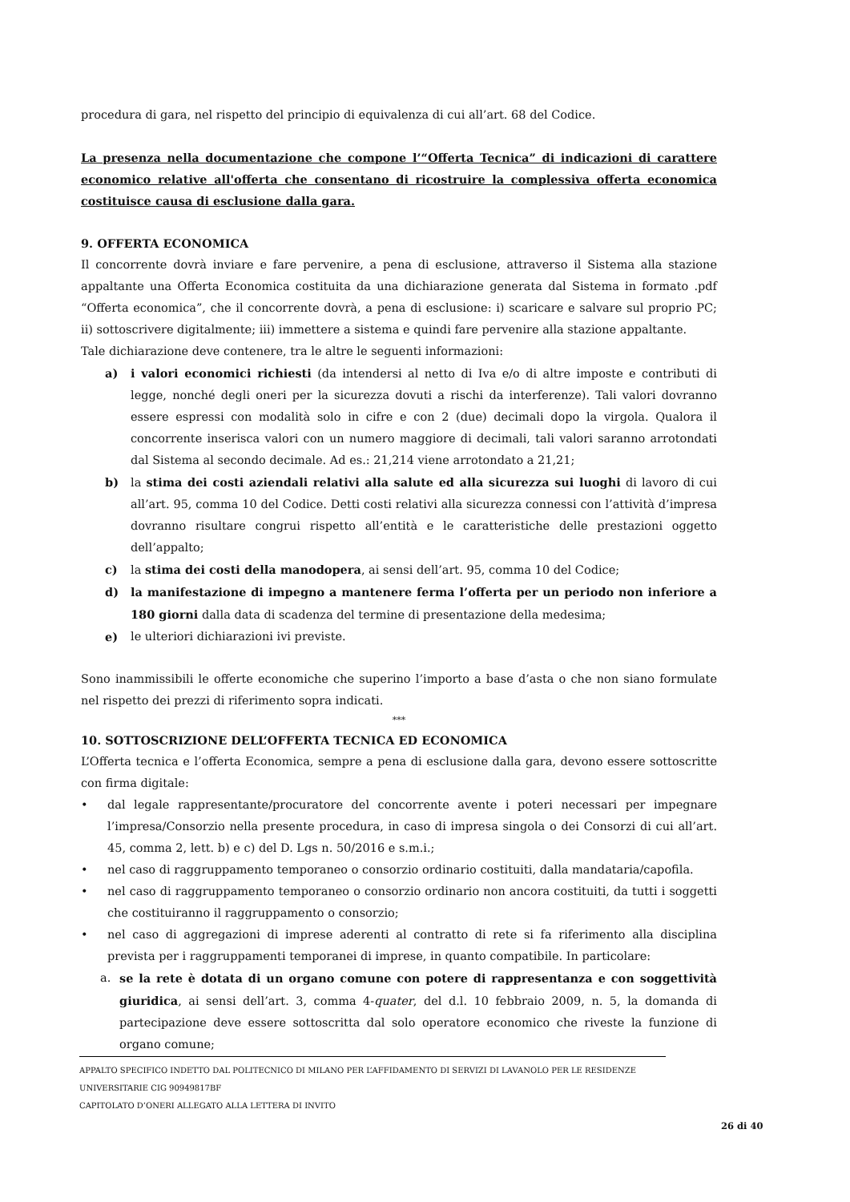procedura di gara, nel rispetto del principio di equivalenza di cui all’art. 68 del Codice.
La presenza nella documentazione che compone l’“Offerta Tecnica” di indicazioni di carattere economico relative all'offerta che consentano di ricostruire la complessiva offerta economica costituisce causa di esclusione dalla gara.
9. OFFERTA ECONOMICA
Il concorrente dovrà inviare e fare pervenire, a pena di esclusione, attraverso il Sistema alla stazione appaltante una Offerta Economica costituita da una dichiarazione generata dal Sistema in formato .pdf “Offerta economica”, che il concorrente dovrà, a pena di esclusione: i) scaricare e salvare sul proprio PC; ii) sottoscrivere digitalmente; iii) immettere a sistema e quindi fare pervenire alla stazione appaltante.
Tale dichiarazione deve contenere, tra le altre le seguenti informazioni:
a) i valori economici richiesti (da intendersi al netto di Iva e/o di altre imposte e contributi di legge, nonché degli oneri per la sicurezza dovuti a rischi da interferenze). Tali valori dovranno essere espressi con modalità solo in cifre e con 2 (due) decimali dopo la virgola. Qualora il concorrente inserisca valori con un numero maggiore di decimali, tali valori saranno arrotondati dal Sistema al secondo decimale. Ad es.: 21,214 viene arrotondato a 21,21;
b) la stima dei costi aziendali relativi alla salute ed alla sicurezza sui luoghi di lavoro di cui all’art. 95, comma 10 del Codice. Detti costi relativi alla sicurezza connessi con l’attività d’impresa dovranno risultare congrui rispetto all’entità e le caratteristiche delle prestazioni oggetto dell’appalto;
c) la stima dei costi della manodopera, ai sensi dell’art. 95, comma 10 del Codice;
d) la manifestazione di impegno a mantenere ferma l’offerta per un periodo non inferiore a 180 giorni dalla data di scadenza del termine di presentazione della medesima;
e) le ulteriori dichiarazioni ivi previste.
Sono inammissibili le offerte economiche che superino l’importo a base d’asta o che non siano formulate nel rispetto dei prezzi di riferimento sopra indicati.
***
10. SOTTOSCRIZIONE DELL’OFFERTA TECNICA ED ECONOMICA
L’Offerta tecnica e l’offerta Economica, sempre a pena di esclusione dalla gara, devono essere sottoscritte con firma digitale:
• dal legale rappresentante/procuratore del concorrente avente i poteri necessari per impegnare l’impresa/Consorzio nella presente procedura, in caso di impresa singola o dei Consorzi di cui all’art. 45, comma 2, lett. b) e c) del D. Lgs n. 50/2016 e s.m.i.;
• nel caso di raggruppamento temporaneo o consorzio ordinario costituiti, dalla mandataria/capofila.
• nel caso di raggruppamento temporaneo o consorzio ordinario non ancora costituiti, da tutti i soggetti che costituiranno il raggruppamento o consorzio;
• nel caso di aggregazioni di imprese aderenti al contratto di rete si fa riferimento alla disciplina prevista per i raggruppamenti temporanei di imprese, in quanto compatibile. In particolare:
a. se la rete è dotata di un organo comune con potere di rappresentanza e con soggettività giuridica, ai sensi dell’art. 3, comma 4-quater, del d.l. 10 febbraio 2009, n. 5, la domanda di partecipazione deve essere sottoscritta dal solo operatore economico che riveste la funzione di organo comune;
APPALTO SPECIFICO INDETTO DAL POLITECNICO DI MILANO PER L’AFFIDAMENTO DI SERVIZI DI LAVANOLO PER LE RESIDENZE UNIVERSITARIE CIG 90949817BF
CAPITOLATO D’ONERI ALLEGATO ALLA LETTERA DI INVITO
26 di 40